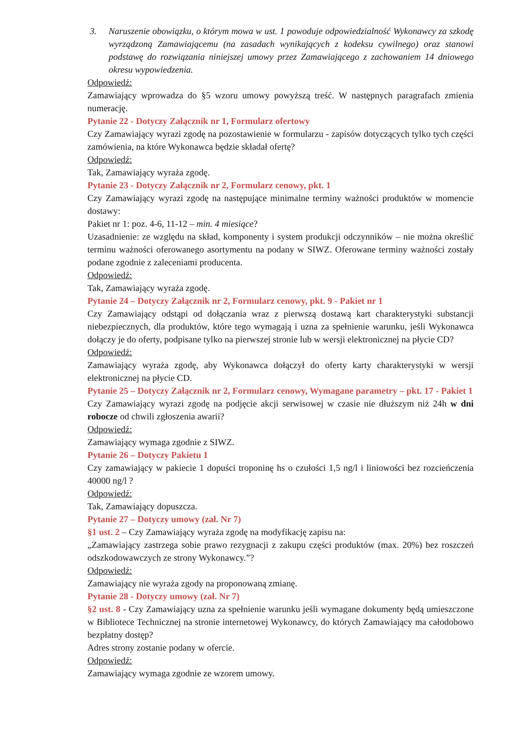3. Naruszenie obowiązku, o którym mowa w ust. 1 powoduje odpowiedzialność Wykonawcy za szkodę wyrządzoną Zamawiającemu (na zasadach wynikających z kodeksu cywilnego) oraz stanowi podstawę do rozwiązania niniejszej umowy przez Zamawiającego z zachowaniem 14 dniowego okresu wypowiedzenia.
Odpowiedź:
Zamawiający wprowadza do §5 wzoru umowy powyższą treść. W następnych paragrafach zmienia numerację.
Pytanie 22 - Dotyczy Załącznik nr 1, Formularz ofertowy
Czy Zamawiający wyrazi zgodę na pozostawienie w formularzu - zapisów dotyczących tylko tych części zamówienia, na które Wykonawca będzie składał ofertę?
Odpowiedź:
Tak, Zamawiający wyraża zgodę.
Pytanie 23 - Dotyczy Załącznik nr 2, Formularz cenowy, pkt. 1
Czy Zamawiający wyrazi zgodę na następujące minimalne terminy ważności produktów w momencie dostawy:
Pakiet nr 1: poz. 4-6, 11-12 – min. 4 miesiące?
Uzasadnienie: ze względu na skład, komponenty i system produkcji odczynników – nie można określić terminu ważności oferowanego asortymentu na podany w SIWZ. Oferowane terminy ważności zostały podane zgodnie z zaleceniami producenta.
Odpowiedź:
Tak, Zamawiający wyraża zgodę.
Pytanie 24 – Dotyczy Załącznik nr 2, Formularz cenowy, pkt. 9 - Pakiet nr 1
Czy Zamawiający odstąpi od dołączania wraz z pierwszą dostawą kart charakterystyki substancji niebezpiecznych, dla produktów, które tego wymagają i uzna za spełnienie warunku, jeśli Wykonawca dołączy je do oferty, podpisane tylko na pierwszej stronie lub w wersji elektronicznej na płycie CD?
Odpowiedź:
Zamawiający wyraża zgodę, aby Wykonawca dołączył do oferty karty charakterystyki w wersji elektronicznej na płycie CD.
Pytanie 25 – Dotyczy Załącznik nr 2, Formularz cenowy, Wymagane parametry – pkt. 17 - Pakiet 1
Czy Zamawiający wyrazi zgodę na podjęcie akcji serwisowej w czasie nie dłuższym niż 24h w dni robocze od chwili zgłoszenia awarii?
Odpowiedź:
Zamawiający wymaga zgodnie z SIWZ.
Pytanie 26 – Dotyczy Pakietu 1
Czy zamawiający w pakiecie 1 dopuści troponinę hs o czułości 1,5 ng/l i liniowości bez rozcieńczenia 40000 ng/l ?
Odpowiedź:
Tak, Zamawiający dopuszcza.
Pytanie 27 – Dotyczy umowy (zał. Nr 7)
§1 ust. 2 – Czy Zamawiający wyraża zgodę na modyfikację zapisu na:
„Zamawiający zastrzega sobie prawo rezygnacji z zakupu części produktów (max. 20%) bez roszczeń odszkodowawczych ze strony Wykonawcy.”?
Odpowiedź:
Zamawiający nie wyraża zgody na proponowaną zmianę.
Pytanie 28 - Dotyczy umowy (zał. Nr 7)
§2 ust. 8 - Czy Zamawiający uzna za spełnienie warunku jeśli wymagane dokumenty będą umieszczone w Bibliotece Technicznej na stronie internetowej Wykonawcy, do których Zamawiający ma całodobowo bezpłatny dostęp?
Adres strony zostanie podany w ofercie.
Odpowiedź:
Zamawiający wymaga zgodnie ze wzorem umowy.